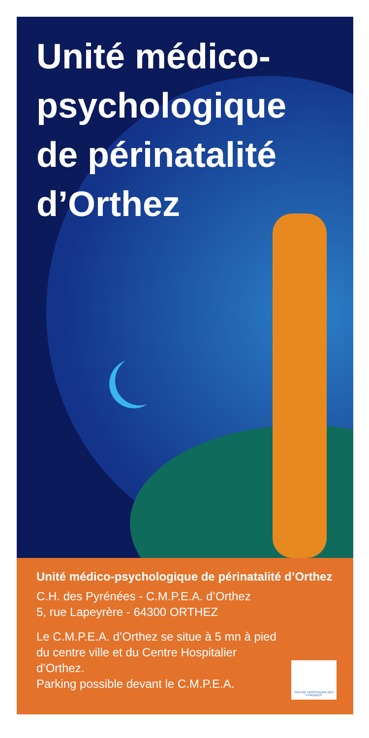Unité médico-
psychologique
de périnatalité
d’Orthez
Unité médico-psychologique de périnatalité d’Orthez
C.H. des Pyrénées - C.M.P.E.A. d’Orthez
5, rue Lapeyrère - 64300 ORTHEZ
Le C.M.P.E.A. d’Orthez se situe à 5 mn à pied
du centre ville et du Centre Hospitalier
d’Orthez.
Parking possible devant le C.M.P.E.A.
CENTRE HOSPITALIER DES PYRENEES